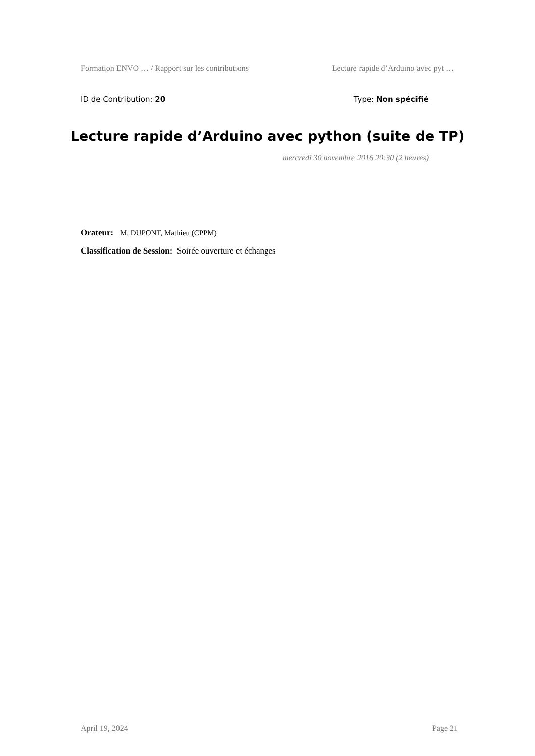Formation ENVO … / Rapport sur les contributions Lecture rapide d’Arduino avec pyt …
ID de Contribution: 20 Type: Non spécifié
Lecture rapide d’Arduino avec python (suite de TP)
mercredi 30 novembre 2016 20:30 (2 heures)
Orateur: M. DUPONT, Mathieu (CPPM)
Classification de Session: Soirée ouverture et échanges
April 19, 2024 Page 21